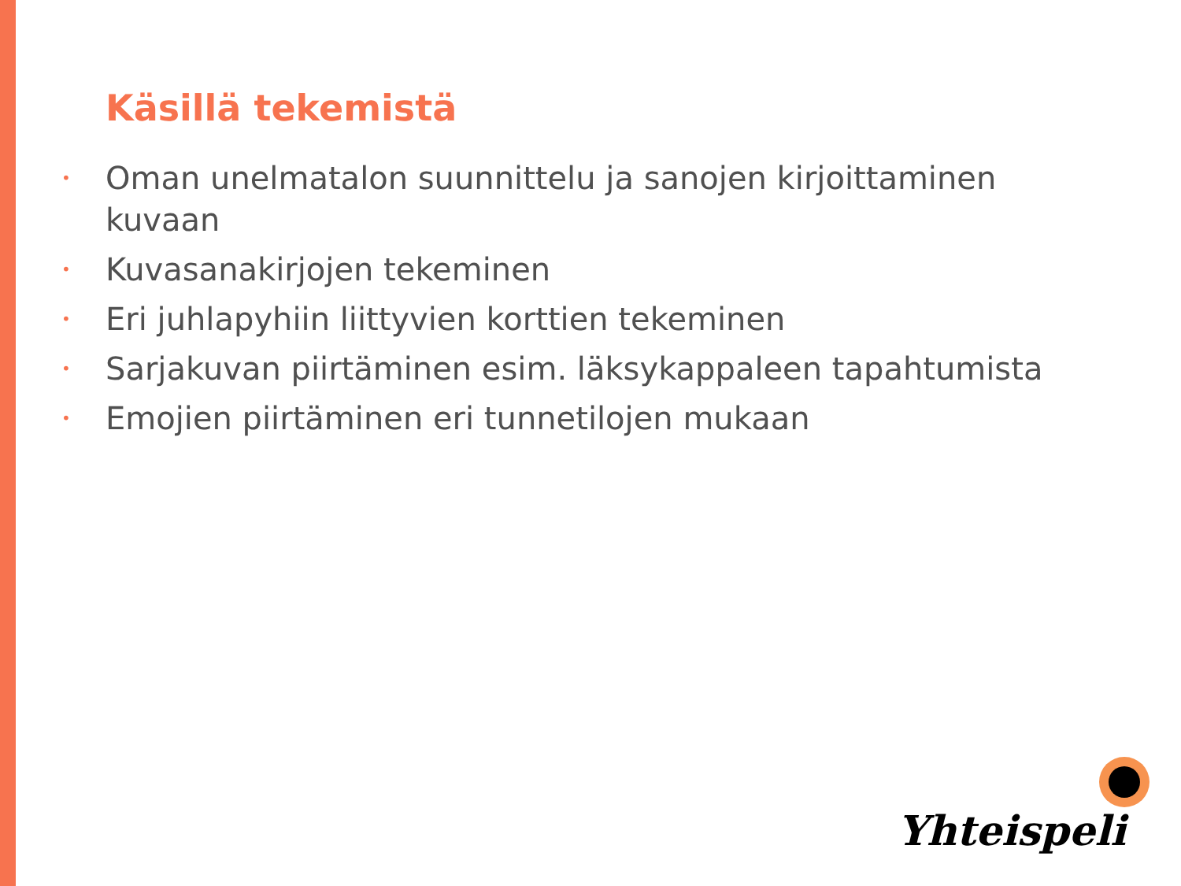Käsillä tekemistä
• Oman unelmatalon suunnittelu ja sanojen kirjoittaminen kuvaan
• Kuvasanakirjojen tekeminen
• Eri juhlapyhiin liittyvien korttien tekeminen
• Sarjakuvan piirtäminen esim. läksykappaleen tapahtumista
• Emojien piirtäminen eri tunnetilojen mukaan
Yhteispeli